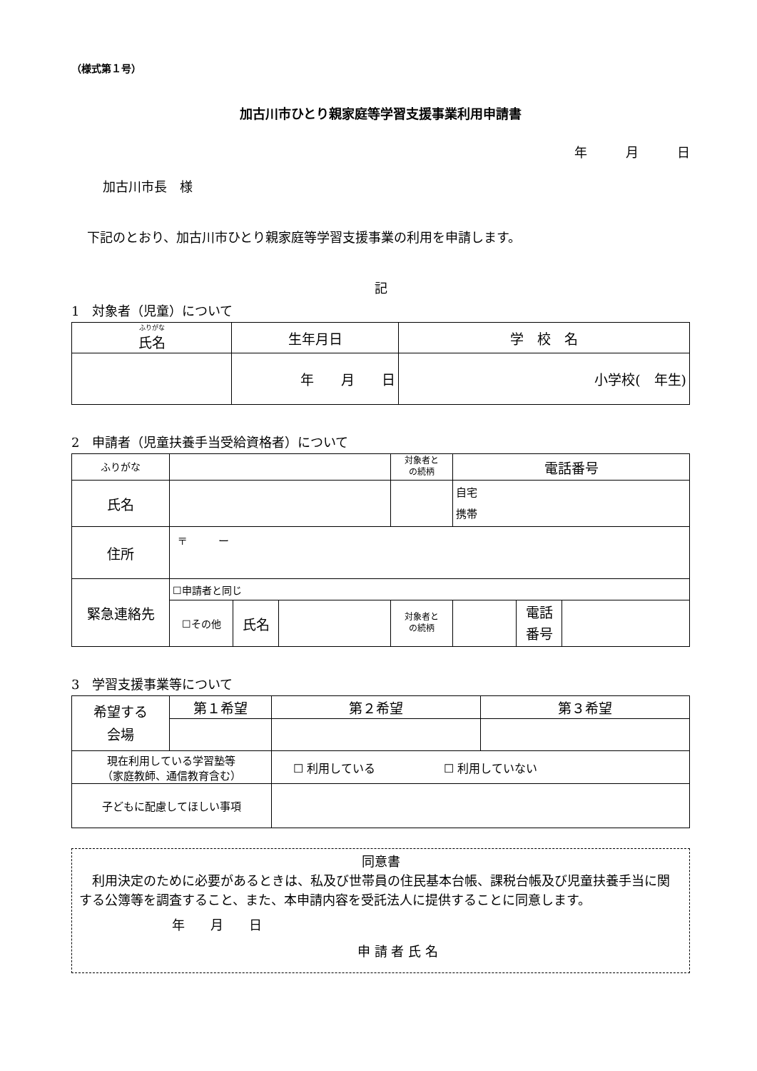（様式第１号）
加古川市ひとり親家庭等学習支援事業利用申請書
年　　　月　　　日
加古川市長　様
下記のとおり、加古川市ひとり親家庭等学習支援事業の利用を申請します。
記
1　対象者（児童）について
| ふりがな 氏名 | 生年月日 | 学 校 名 |
| --- | --- | --- |
| | 年 月 日 | 小学校( 年生) |
2　申請者（児童扶養手当受給資格者）について
| ふりがな | | | | 対象者と の続柄 | 電話番号 | | |
| 氏名 | | | | | 自宅 携帯 | | |
| 住所 | 〒 ー | | | | | | |
| 緊急連絡先 | ☐申請者と同じ | | | | | | |
| | ☐その他 | 氏名 | | 対象者と の続柄 | | 電話 番号 | |
3　学習支援事業等について
| 希望する 会場 | 第１希望 | | 第２希望 | 第３希望 |
| 現在利用している学習塾等 （家庭教師、通信教育含む） | | ☐ 利用している ☐ 利用していない | | |
| 子どもに配慮してほしい事項 | | | | |
同意書
　利用決定のために必要があるときは、私及び世帯員の住民基本台帳、課税台帳及び児童扶養手当に関する公簿等を調査すること、また、本申請内容を受託法人に提供することに同意します。
年　　月　　日
申 請 者 氏 名